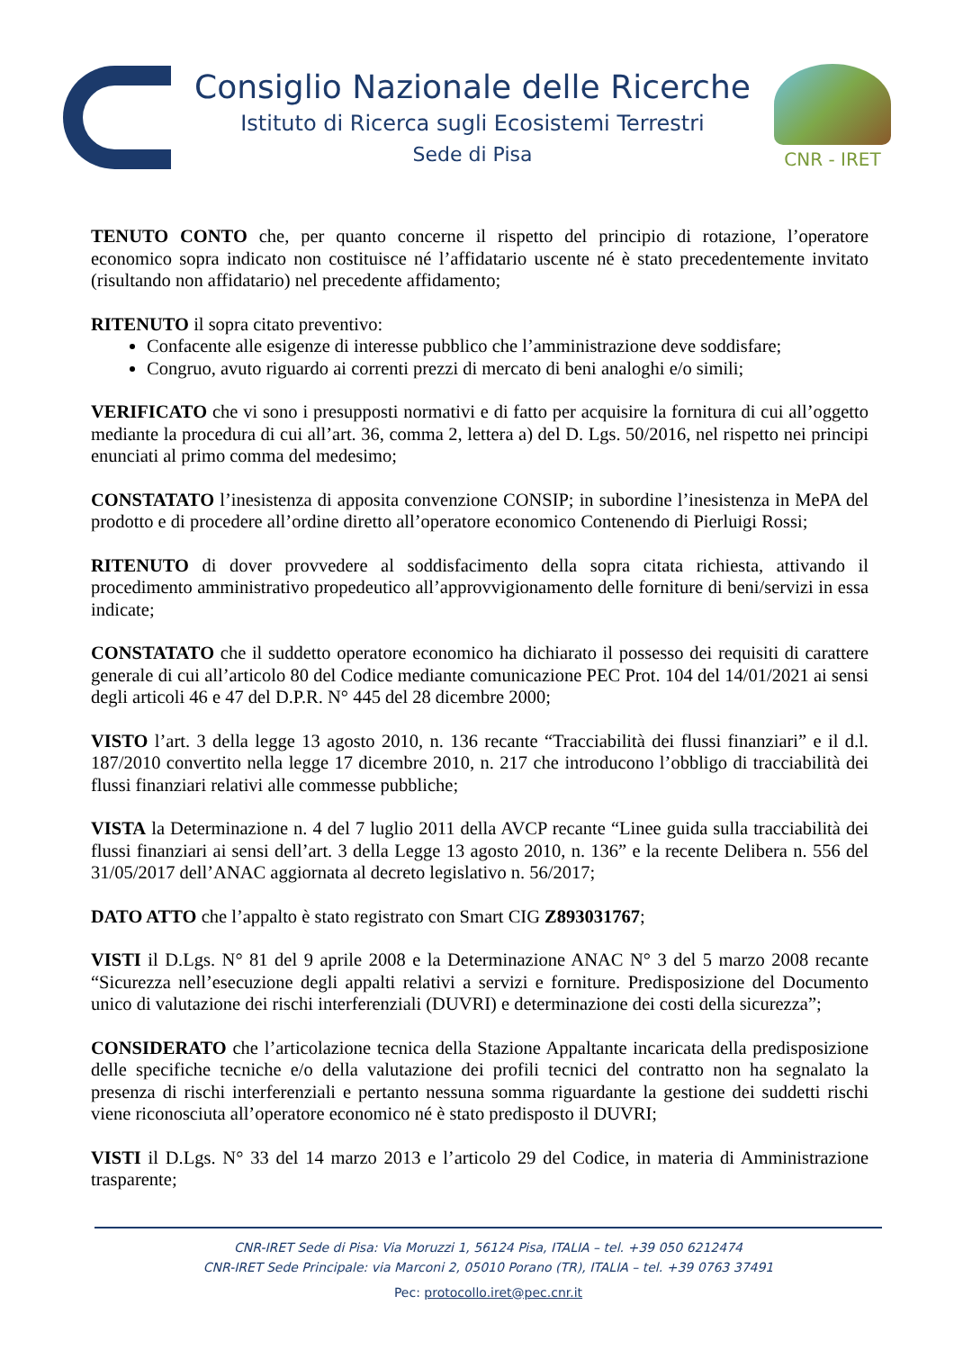Consiglio Nazionale delle Ricerche
Istituto di Ricerca sugli Ecosistemi Terrestri
Sede di Pisa
CNR - IRET
TENUTO CONTO che, per quanto concerne il rispetto del principio di rotazione, l’operatore economico sopra indicato non costituisce né l’affidatario uscente né è stato precedentemente invitato (risultando non affidatario) nel precedente affidamento;
RITENUTO il sopra citato preventivo:
Confacente alle esigenze di interesse pubblico che l’amministrazione deve soddisfare;
Congruo, avuto riguardo ai correnti prezzi di mercato di beni analoghi e/o simili;
VERIFICATO che vi sono i presupposti normativi e di fatto per acquisire la fornitura di cui all’oggetto mediante la procedura di cui all’art. 36, comma 2, lettera a) del D. Lgs. 50/2016, nel rispetto nei principi enunciati al primo comma del medesimo;
CONSTATATO l’inesistenza di apposita convenzione CONSIP; in subordine l’inesistenza in MePA del prodotto e di procedere all’ordine diretto all’operatore economico Contenendo di Pierluigi Rossi;
RITENUTO di dover provvedere al soddisfacimento della sopra citata richiesta, attivando il procedimento amministrativo propedeutico all’approvvigionamento delle forniture di beni/servizi in essa indicate;
CONSTATATO che il suddetto operatore economico ha dichiarato il possesso dei requisiti di carattere generale di cui all’articolo 80 del Codice mediante comunicazione PEC Prot. 104 del 14/01/2021 ai sensi degli articoli 46 e 47 del D.P.R. N° 445 del 28 dicembre 2000;
VISTO l’art. 3 della legge 13 agosto 2010, n. 136 recante “Tracciabilità dei flussi finanziari” e il d.l. 187/2010 convertito nella legge 17 dicembre 2010, n. 217 che introducono l’obbligo di tracciabilità dei flussi finanziari relativi alle commesse pubbliche;
VISTA la Determinazione n. 4 del 7 luglio 2011 della AVCP recante “Linee guida sulla tracciabilità dei flussi finanziari ai sensi dell’art. 3 della Legge 13 agosto 2010, n. 136” e la recente Delibera n. 556 del 31/05/2017 dell’ANAC aggiornata al decreto legislativo n. 56/2017;
DATO ATTO che l’appalto è stato registrato con Smart CIG Z893031767;
VISTI il D.Lgs. N° 81 del 9 aprile 2008 e la Determinazione ANAC N° 3 del 5 marzo 2008 recante “Sicurezza nell’esecuzione degli appalti relativi a servizi e forniture. Predisposizione del Documento unico di valutazione dei rischi interferenziali (DUVRI) e determinazione dei costi della sicurezza”;
CONSIDERATO che l’articolazione tecnica della Stazione Appaltante incaricata della predisposizione delle specifiche tecniche e/o della valutazione dei profili tecnici del contratto non ha segnalato la presenza di rischi interferenziali e pertanto nessuna somma riguardante la gestione dei suddetti rischi viene riconosciuta all’operatore economico né è stato predisposto il DUVRI;
VISTI il D.Lgs. N° 33 del 14 marzo 2013 e l’articolo 29 del Codice, in materia di Amministrazione trasparente;
CNR-IRET Sede di Pisa: Via Moruzzi 1, 56124 Pisa, ITALIA – tel. +39 050 6212474
CNR-IRET Sede Principale: via Marconi 2, 05010 Porano (TR), ITALIA – tel. +39 0763 37491
Pec: protocollo.iret@pec.cnr.it